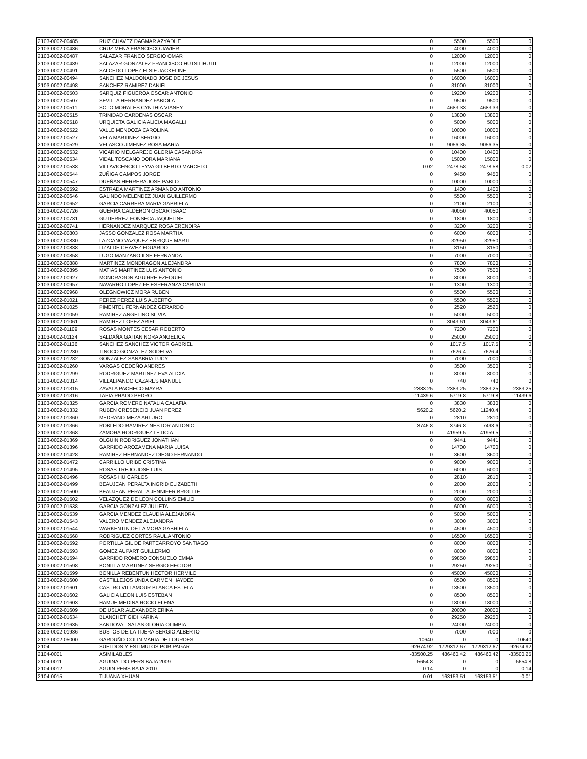| 2103-0002-00485 | RUIZ CHAVEZ DAGMAR AZYADHE | 0 | 5500 | 5500 | 0 |
| 2103-0002-00486 | CRUZ MENA FRANCISCO JAVIER | 0 | 4000 | 4000 | 0 |
| 2103-0002-00487 | SALAZAR FRANCO SERGIO OMAR | 0 | 12000 | 12000 | 0 |
| 2103-0002-00489 | SALAZAR GONZALEZ FRANCISCO HUTSILIHUITL | 0 | 12000 | 12000 | 0 |
| 2103-0002-00491 | SALCEDO LOPEZ ELSIE JACKELINE | 0 | 5500 | 5500 | 0 |
| 2103-0002-00494 | SANCHEZ MALDONADO JOSE DE JESUS | 0 | 16000 | 16000 | 0 |
| 2103-0002-00498 | SANCHEZ RAMIREZ DANIEL | 0 | 31000 | 31000 | 0 |
| 2103-0002-00503 | SARQUIZ FIGUEROA OSCAR ANTONIO | 0 | 19200 | 19200 | 0 |
| 2103-0002-00507 | SEVILLA HERNANDEZ FABIOLA | 0 | 9500 | 9500 | 0 |
| 2103-0002-00511 | SOTO MORALES CYNTHIA VIANEY | 0 | 4683.33 | 4683.33 | 0 |
| 2103-0002-00515 | TRINIDAD CARDENAS OSCAR | 0 | 13800 | 13800 | 0 |
| 2103-0002-00518 | URQUIETA GALICIA ALICIA MAGALLI | 0 | 5000 | 5000 | 0 |
| 2103-0002-00522 | VALLE MENDOZA CAROLINA | 0 | 10000 | 10000 | 0 |
| 2103-0002-00527 | VELA MARTINEZ SERGIO | 0 | 16000 | 16000 | 0 |
| 2103-0002-00529 | VELASCO JIMENEZ ROSA MARIA | 0 | 9056.35 | 9056.35 | 0 |
| 2103-0002-00532 | VICARIO MELGAREJO GLORIA CASANDRA | 0 | 10400 | 10400 | 0 |
| 2103-0002-00534 | VIDAL TOSCANO DORA MARIANA | 0 | 15000 | 15000 | 0 |
| 2103-0002-00538 | VILLAVICENCIO LEYVA GILBERTO MARCELO | 0.02 | 2478.58 | 2478.58 | 0.02 |
| 2103-0002-00544 | ZUÑIGA CAMPOS JORGE | 0 | 9450 | 9450 | 0 |
| 2103-0002-00547 | DUEÑAS HERRERA JOSE PABLO | 0 | 10000 | 10000 | 0 |
| 2103-0002-00592 | ESTRADA MARTINEZ ARMANDO ANTONIO | 0 | 1400 | 1400 | 0 |
| 2103-0002-00646 | GALINDO MELENDEZ JUAN GUILLERMO | 0 | 5500 | 5500 | 0 |
| 2103-0002-00652 | GARCIA CARRERA MARIA GABRIELA | 0 | 2100 | 2100 | 0 |
| 2103-0002-00726 | GUERRA CALDERON OSCAR ISAAC | 0 | 40050 | 40050 | 0 |
| 2103-0002-00731 | GUTIERREZ FONSECA JAQUELINE | 0 | 1800 | 1800 | 0 |
| 2103-0002-00741 | HERNANDEZ MARQUEZ ROSA ERENDIRA | 0 | 3200 | 3200 | 0 |
| 2103-0002-00803 | JASSO GONZALEZ ROSA MARTHA | 0 | 6000 | 6000 | 0 |
| 2103-0002-00830 | LAZCANO VAZQUEZ ENRIQUE MARTI | 0 | 32950 | 32950 | 0 |
| 2103-0002-00838 | LIZALDE CHAVEZ EDUARDO | 0 | 8150 | 8150 | 0 |
| 2103-0002-00858 | LUGO MANZANO ILSE FERNANDA | 0 | 7000 | 7000 | 0 |
| 2103-0002-00888 | MARTINEZ MONDRAGON ALEJANDRA | 0 | 7800 | 7800 | 0 |
| 2103-0002-00895 | MATIAS MARTINEZ LUIS ANTONIO | 0 | 7500 | 7500 | 0 |
| 2103-0002-00927 | MONDRAGON AGUIRRE EZEQUIEL | 0 | 8000 | 8000 | 0 |
| 2103-0002-00957 | NAVARRO LOPEZ FE ESPERANZA CARIDAD | 0 | 1300 | 1300 | 0 |
| 2103-0002-00968 | OLEGNOWICZ MORA RUBEN | 0 | 5500 | 5500 | 0 |
| 2103-0002-01021 | PEREZ PEREZ LUIS ALBERTO | 0 | 5500 | 5500 | 0 |
| 2103-0002-01025 | PIMENTEL FERNANDEZ GERARDO | 0 | 2520 | 2520 | 0 |
| 2103-0002-01059 | RAMIREZ ANGELINO SILVIA | 0 | 5000 | 5000 | 0 |
| 2103-0002-01061 | RAMIREZ LOPEZ ARIEL | 0 | 3043.61 | 3043.61 | 0 |
| 2103-0002-01109 | ROSAS MONTES CESAR ROBERTO | 0 | 7200 | 7200 | 0 |
| 2103-0002-01124 | SALDAÑA GAITAN NORA ANGELICA | 0 | 25000 | 25000 | 0 |
| 2103-0002-01136 | SANCHEZ SANCHEZ VICTOR GABRIEL | 0 | 1017.5 | 1017.5 | 0 |
| 2103-0002-01230 | TINOCO GONZALEZ SODELVA | 0 | 7626.4 | 7626.4 | 0 |
| 2103-0002-01232 | GONZALEZ SANABRIA LUCY | 0 | 7000 | 7000 | 0 |
| 2103-0002-01260 | VARGAS CEDEÑO ANDRES | 0 | 3500 | 3500 | 0 |
| 2103-0002-01299 | RODRIGUEZ MARTINEZ EVA ALICIA | 0 | 8000 | 8000 | 0 |
| 2103-0002-01314 | VILLALPANDO CAZARES MANUEL | 0 | 740 | 740 | 0 |
| 2103-0002-01315 | ZAVALA PACHECO MAYRA | -2383.25 | 2383.25 | 2383.25 | -2383.25 |
| 2103-0002-01316 | TAPIA PRADO PEDRO | -11439.6 | 5719.8 | 5719.8 | -11439.6 |
| 2103-0002-01325 | GARCIA ROMERO NATALIA CALAFIA | 0 | 3830 | 3830 | 0 |
| 2103-0002-01332 | RUBEN CRESENCIO JUAN PEREZ | 5620.2 | 5620.2 | 11240.4 | 0 |
| 2103-0002-01360 | MEDRANO MEZA ARTURO | 0 | 2810 | 2810 | 0 |
| 2103-0002-01366 | ROBLEDO RAMIREZ NESTOR ANTONIO | 3746.8 | 3746.8 | 7493.6 | 0 |
| 2103-0002-01368 | ZAMORA RODRIGUEZ LETICIA | 0 | 41959.5 | 41959.5 | 0 |
| 2103-0002-01369 | OLGUIN RODRIGUEZ JONATHAN | 0 | 9441 | 9441 | 0 |
| 2103-0002-01396 | GARRIDO AROZAMENA MARIA LUISA | 0 | 14700 | 14700 | 0 |
| 2103-0002-01428 | RAMIREZ HERNANDEZ DIEGO FERNANDO | 0 | 3600 | 3600 | 0 |
| 2103-0002-01472 | CARRILLO URIBE CRISTINA | 0 | 9000 | 9000 | 0 |
| 2103-0002-01495 | ROSAS TREJO JOSE LUIS | 0 | 6000 | 6000 | 0 |
| 2103-0002-01496 | ROSAS HU CARLOS | 0 | 2810 | 2810 | 0 |
| 2103-0002-01499 | BEAUJEAN PERALTA INGRID ELIZABETH | 0 | 2000 | 2000 | 0 |
| 2103-0002-01500 | BEAUJEAN PERALTA JENNIFER BRIGITTE | 0 | 2000 | 2000 | 0 |
| 2103-0002-01502 | VELAZQUEZ DE LEON COLLINS EMILIO | 0 | 8000 | 8000 | 0 |
| 2103-0002-01538 | GARCIA GONZALEZ JULIETA | 0 | 6000 | 6000 | 0 |
| 2103-0002-01539 | GARCIA MENDEZ CLAUDIA ALEJANDRA | 0 | 5000 | 5000 | 0 |
| 2103-0002-01543 | VALERO MENDEZ ALEJANDRA | 0 | 3000 | 3000 | 0 |
| 2103-0002-01544 | WARKENTIN DE LA MORA GABRIELA | 0 | 4500 | 4500 | 0 |
| 2103-0002-01568 | RODRIGUEZ CORTES RAUL ANTONIO | 0 | 16500 | 16500 | 0 |
| 2103-0002-01592 | PORTILLA GIL DE PARTEARROYO SANTIAGO | 0 | 8000 | 8000 | 0 |
| 2103-0002-01593 | GOMEZ AUPART GUILLERMO | 0 | 8000 | 8000 | 0 |
| 2103-0002-01594 | GARRIDO ROMERO CONSUELO EMMA | 0 | 59850 | 59850 | 0 |
| 2103-0002-01598 | BONILLA MARTINEZ SERGIO HECTOR | 0 | 29250 | 29250 | 0 |
| 2103-0002-01599 | BONILLA REBENTUN HECTOR HERMILO | 0 | 45000 | 45000 | 0 |
| 2103-0002-01600 | CASTILLEJOS UNDA CARMEN HAYDEE | 0 | 8500 | 8500 | 0 |
| 2103-0002-01601 | CASTRO VILLAMOUR BLANCA ESTELA | 0 | 13500 | 13500 | 0 |
| 2103-0002-01602 | GALICIA LEON LUIS ESTEBAN | 0 | 8500 | 8500 | 0 |
| 2103-0002-01603 | HAMUE MEDINA ROCIO ELENA | 0 | 18000 | 18000 | 0 |
| 2103-0002-01609 | DE USLAR ALEXANDER ERIKA | 0 | 20000 | 20000 | 0 |
| 2103-0002-01634 | BLANCHET GIDI KARINA | 0 | 29250 | 29250 | 0 |
| 2103-0002-01635 | SANDOVAL SALAS GLORIA OLIMPIA | 0 | 24000 | 24000 | 0 |
| 2103-0002-01936 | BUSTOS DE LA TIJERA SERGIO ALBERTO | 0 | 7000 | 7000 | 0 |
| 2103-0002-05000 | GARDUÑO COLIN MARIA DE LOURDES | -10640 | 0 | 0 | -10640 |
| 2104 | SUELDOS Y ESTIMULOS POR PAGAR | -92674.92 | 1729312.67 | 1729312.67 | -92674.92 |
| 2104-0001 | ASIMILABLES | -83500.25 | 486460.42 | 486460.42 | -83500.25 |
| 2104-0011 | AGUINALDO PERS BAJA 2009 | -5654.8 | 0 | 0 | -5654.8 |
| 2104-0012 | AGUIN PERS BAJA 2010 | 0.14 | 0 | 0 | 0.14 |
| 2104-0015 | TIJUANA XHUAN | -0.01 | 163153.51 | 163153.51 | -0.01 |